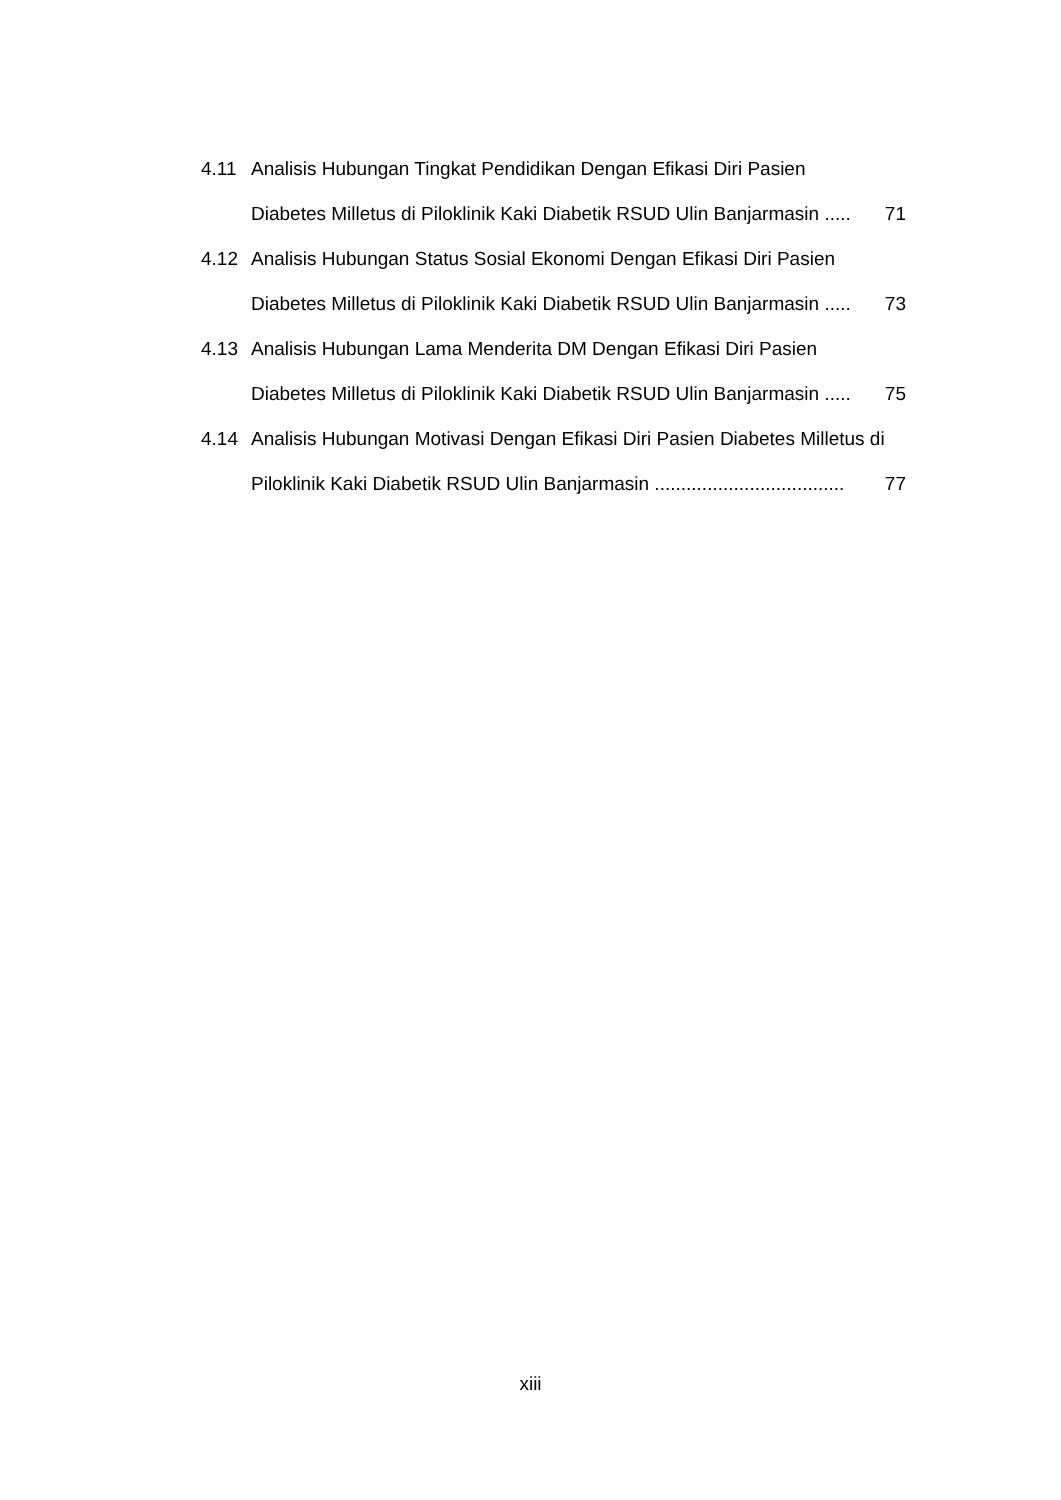4.11 Analisis Hubungan Tingkat Pendidikan Dengan Efikasi Diri Pasien
Diabetes Milletus di Piloklinik Kaki Diabetik RSUD Ulin Banjarmasin ..... 71
4.12 Analisis Hubungan Status Sosial Ekonomi Dengan Efikasi Diri Pasien
Diabetes Milletus di Piloklinik Kaki Diabetik RSUD Ulin Banjarmasin ..... 73
4.13 Analisis Hubungan Lama Menderita DM Dengan Efikasi Diri Pasien
Diabetes Milletus di Piloklinik Kaki Diabetik RSUD Ulin Banjarmasin ..... 75
4.14 Analisis Hubungan Motivasi Dengan Efikasi Diri Pasien Diabetes Milletus di
Piloklinik Kaki Diabetik RSUD Ulin Banjarmasin .................................... 77
xiii